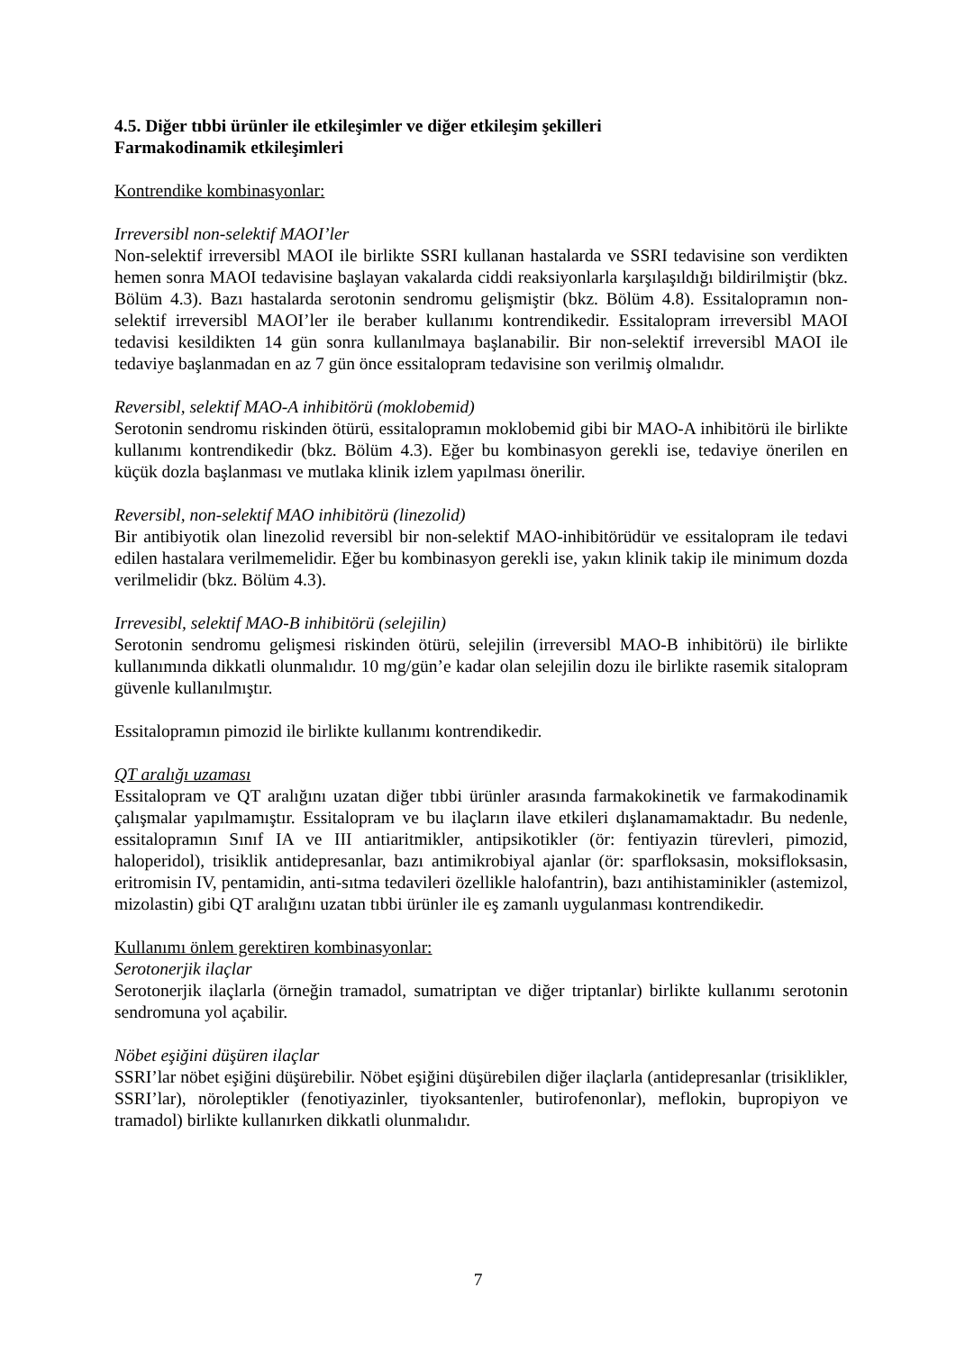4.5. Diğer tıbbi ürünler ile etkileşimler ve diğer etkileşim şekilleri
Farmakodinamik etkileşimleri
Kontrendike kombinasyonlar:
Irreversibl non-selektif MAOI’ler
Non-selektif irreversibl MAOI ile birlikte SSRI kullanan hastalarda ve SSRI tedavisine son verdikten hemen sonra MAOI tedavisine başlayan vakalarda ciddi reaksiyonlarla karşılaşıldığı bildirilmiştir (bkz. Bölüm 4.3). Bazı hastalarda serotonin sendromu gelişmiştir (bkz. Bölüm 4.8). Essitalopramın non-selektif irreversibl MAOI’ler ile beraber kullanımı kontrendikedir. Essitalopram irreversibl MAOI tedavisi kesildikten 14 gün sonra kullanılmaya başlanabilir. Bir non-selektif irreversibl MAOI ile tedaviye başlanmadan en az 7 gün önce essitalopram tedavisine son verilmiş olmalıdır.
Reversibl, selektif MAO-A inhibitörü (moklobemid)
Serotonin sendromu riskinden ötürü, essitalopramın moklobemid gibi bir MAO-A inhibitörü ile birlikte kullanımı kontrendikedir (bkz. Bölüm 4.3). Eğer bu kombinasyon gerekli ise, tedaviye önerilen en küçük dozla başlanması ve mutlaka klinik izlem yapılması önerilir.
Reversibl, non-selektif MAO inhibitörü (linezolid)
Bir antibiyotik olan linezolid reversibl bir non-selektif MAO-inhibitörüdür ve essitalopram ile tedavi edilen hastalara verilmemelidir. Eğer bu kombinasyon gerekli ise, yakın klinik takip ile minimum dozda verilmelidir (bkz. Bölüm 4.3).
Irrevesibl, selektif MAO-B inhibitörü (selejilin)
Serotonin sendromu gelişmesi riskinden ötürü, selejilin (irreversibl MAO-B inhibitörü) ile birlikte kullanımında dikkatli olunmalıdır. 10 mg/gün’e kadar olan selejilin dozu ile birlikte rasemik sitalopram güvenle kullanılmıştır.
Essitalopramın pimozid ile birlikte kullanımı kontrendikedir.
QT aralığı uzaması
Essitalopram ve QT aralığını uzatan diğer tıbbi ürünler arasında farmakokinetik ve farmakodinamik çalışmalar yapılmamıştır. Essitalopram ve bu ilaçların ilave etkileri dışlanamamaktadır. Bu nedenle, essitalopramın Sınıf IA ve III antiaritmikler, antipsikotikler (ör: fentiyazin türevleri, pimozid, haloperidol), trisiklik antidepresanlar, bazı antimikrobiyal ajanlar (ör: sparfloksasin, moksifloksasin, eritromisin IV, pentamidin, anti-sıtma tedavileri özellikle halofantrin), bazı antihistaminikler (astemizol, mizolastin) gibi QT aralığını uzatan tıbbi ürünler ile eş zamanlı uygulanması kontrendikedir.
Kullanımı önlem gerektiren kombinasyonlar:
Serotonerjik ilaçlar
Serotonerjik ilaçlarla (örneğin tramadol, sumatriptan ve diğer triptanlar) birlikte kullanımı serotonin sendromuna yol açabilir.
Nöbet eşiğini düşüren ilaçlar
SSRI’lar nöbet eşiğini düşürebilir. Nöbet eşiğini düşürebilen diğer ilaçlarla (antidepresanlar (trisiklikler, SSRI’lar), nöroleptikler (fenotiyazinler, tiyoksantenler, butirofenonlar), meflokin, bupropiyon ve tramadol) birlikte kullanırken dikkatli olunmalıdır.
7